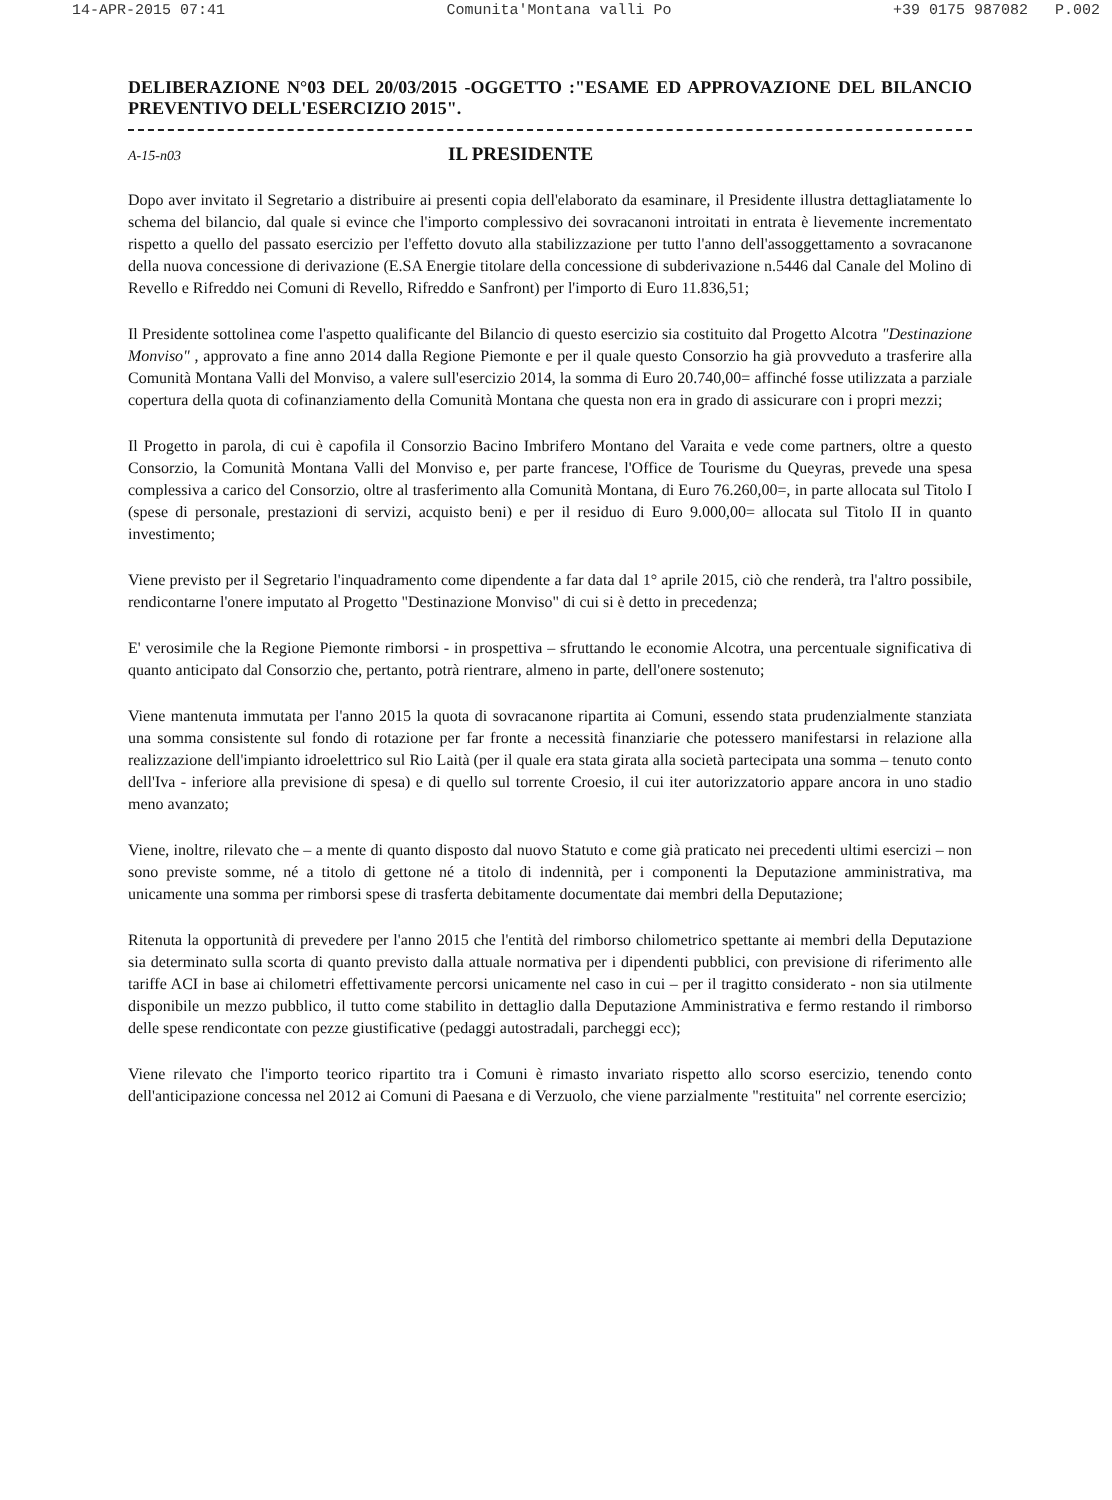14-APR-2015 07:41 Comunita'Montana valli Po +39 0175 987082 P.002
DELIBERAZIONE N°03 DEL 20/03/2015 -OGGETTO :"ESAME ED APPROVAZIONE DEL BILANCIO PREVENTIVO DELL'ESERCIZIO 2015".
A-15-n03 IL PRESIDENTE
Dopo aver invitato il Segretario a distribuire ai presenti copia dell'elaborato da esaminare, il Presidente illustra dettagliatamente lo schema del bilancio, dal quale si evince che l'importo complessivo dei sovracanoni introitati in entrata è lievemente incrementato rispetto a quello del passato esercizio per l'effetto dovuto alla stabilizzazione per tutto l'anno dell'assoggettamento a sovracanone della nuova concessione di derivazione (E.SA Energie titolare della concessione di subderivazione n.5446 dal Canale del Molino di Revello e Rifreddo nei Comuni di Revello, Rifreddo e Sanfront) per l'importo di Euro 11.836,51;
Il Presidente sottolinea come l'aspetto qualificante del Bilancio di questo esercizio sia costituito dal Progetto Alcotra "Destinazione Monviso" , approvato a fine anno 2014 dalla Regione Piemonte e per il quale questo Consorzio ha già provveduto a trasferire alla Comunità Montana Valli del Monviso, a valere sull'esercizio 2014, la somma di Euro 20.740,00= affinché fosse utilizzata a parziale copertura della quota di cofinanziamento della Comunità Montana che questa non era in grado di assicurare con i propri mezzi;
Il Progetto in parola, di cui è capofila il Consorzio Bacino Imbrifero Montano del Varaita e vede come partners, oltre a questo Consorzio, la Comunità Montana Valli del Monviso e, per parte francese, l'Office de Tourisme du Queyras, prevede una spesa complessiva a carico del Consorzio, oltre al trasferimento alla Comunità Montana, di Euro 76.260,00=, in parte allocata sul Titolo I (spese di personale, prestazioni di servizi, acquisto beni) e per il residuo di Euro 9.000,00= allocata sul Titolo II in quanto investimento;
Viene previsto per il Segretario l'inquadramento come dipendente a far data dal 1° aprile 2015, ciò che renderà, tra l'altro possibile, rendicontarne l'onere imputato al Progetto "Destinazione Monviso" di cui si è detto in precedenza;
E' verosimile che la Regione Piemonte rimborsi - in prospettiva – sfruttando le economie Alcotra, una percentuale significativa di quanto anticipato dal Consorzio che, pertanto, potrà rientrare, almeno in parte, dell'onere sostenuto;
Viene mantenuta immutata per l'anno 2015 la quota di sovracanone ripartita ai Comuni, essendo stata prudenzialmente stanziata una somma consistente sul fondo di rotazione per far fronte a necessità finanziarie che potessero manifestarsi in relazione alla realizzazione dell'impianto idroelettrico sul Rio Laità (per il quale era stata girata alla società partecipata una somma – tenuto conto dell'Iva - inferiore alla previsione di spesa) e di quello sul torrente Croesio, il cui iter autorizzatorio appare ancora in uno stadio meno avanzato;
Viene, inoltre, rilevato che – a mente di quanto disposto dal nuovo Statuto e come già praticato nei precedenti ultimi esercizi – non sono previste somme, né a titolo di gettone né a titolo di indennità, per i componenti la Deputazione amministrativa, ma unicamente una somma per rimborsi spese di trasferta debitamente documentate dai membri della Deputazione;
Ritenuta la opportunità di prevedere per l'anno 2015 che l'entità del rimborso chilometrico spettante ai membri della Deputazione sia determinato sulla scorta di quanto previsto dalla attuale normativa per i dipendenti pubblici, con previsione di riferimento alle tariffe ACI in base ai chilometri effettivamente percorsi unicamente nel caso in cui – per il tragitto considerato - non sia utilmente disponibile un mezzo pubblico, il tutto come stabilito in dettaglio dalla Deputazione Amministrativa e fermo restando il rimborso delle spese rendicontate con pezze giustificative (pedaggi autostradali, parcheggi ecc);
Viene rilevato che l'importo teorico ripartito tra i Comuni è rimasto invariato rispetto allo scorso esercizio, tenendo conto dell'anticipazione concessa nel 2012 ai Comuni di Paesana e di Verzuolo, che viene parzialmente "restituita" nel corrente esercizio;